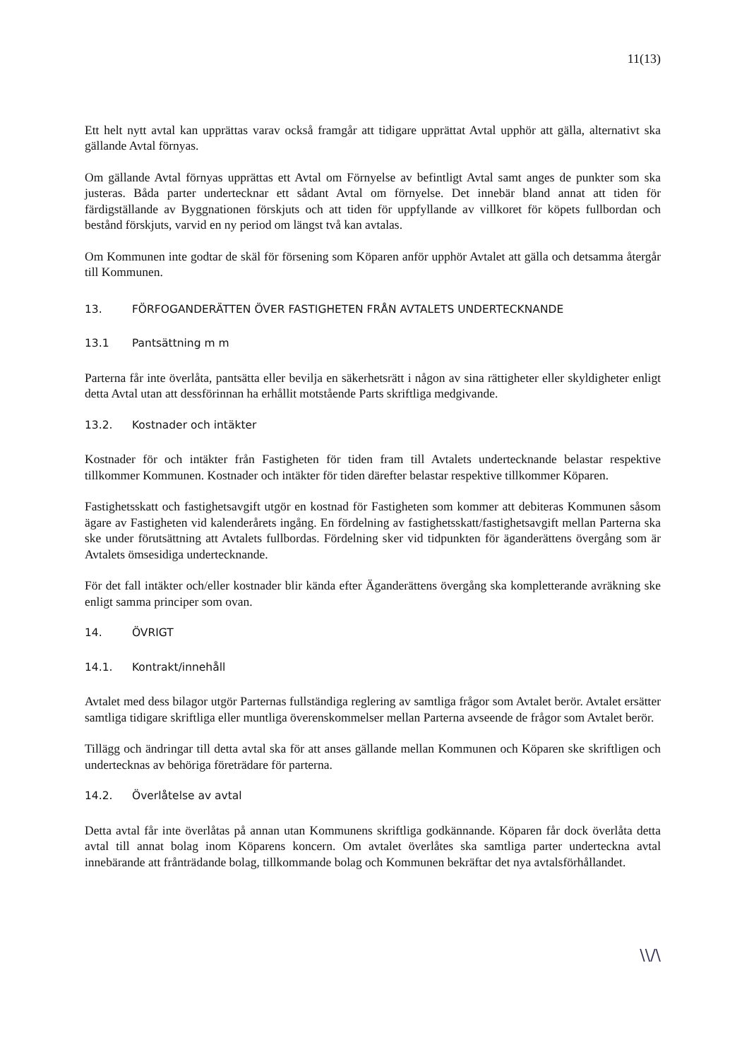11(13)
Ett helt nytt avtal kan upprättas varav också framgår att tidigare upprättat Avtal upphör att gälla, alternativt ska gällande Avtal förnyas.
Om gällande Avtal förnyas upprättas ett Avtal om Förnyelse av befintligt Avtal samt anges de punkter som ska justeras. Båda parter undertecknar ett sådant Avtal om förnyelse. Det innebär bland annat att tiden för färdigställande av Byggnationen förskjuts och att tiden för uppfyllande av villkoret för köpets fullbordan och bestånd förskjuts, varvid en ny period om längst två kan avtalas.
Om Kommunen inte godtar de skäl för försening som Köparen anför upphör Avtalet att gälla och detsamma återgår till Kommunen.
13. FÖRFOGANDERÄTTEN ÖVER FASTIGHETEN FRÅN AVTALETS UNDERTECKNANDE
13.1 Pantsättning m m
Parterna får inte överlåta, pantsätta eller bevilja en säkerhetsrätt i någon av sina rättigheter eller skyldigheter enligt detta Avtal utan att dessförinnan ha erhållit motstående Parts skriftliga medgivande.
13.2. Kostnader och intäkter
Kostnader för och intäkter från Fastigheten för tiden fram till Avtalets undertecknande belastar respektive tillkommer Kommunen. Kostnader och intäkter för tiden därefter belastar respektive tillkommer Köparen.
Fastighetsskatt och fastighetsavgift utgör en kostnad för Fastigheten som kommer att debiteras Kommunen såsom ägare av Fastigheten vid kalenderårets ingång. En fördelning av fastighetsskatt/fastighetsavgift mellan Parterna ska ske under förutsättning att Avtalets fullbordas. Fördelning sker vid tidpunkten för äganderättens övergång som är Avtalets ömsesidiga undertecknande.
För det fall intäkter och/eller kostnader blir kända efter Äganderättens övergång ska kompletterande avräkning ske enligt samma principer som ovan.
14. ÖVRIGT
14.1. Kontrakt/innehåll
Avtalet med dess bilagor utgör Parternas fullständiga reglering av samtliga frågor som Avtalet berör. Avtalet ersätter samtliga tidigare skriftliga eller muntliga överenskommelser mellan Parterna avseende de frågor som Avtalet berör.
Tillägg och ändringar till detta avtal ska för att anses gällande mellan Kommunen och Köparen ske skriftligen och undertecknas av behöriga företrädare för parterna.
14.2. Överlåtelse av avtal
Detta avtal får inte överlåtas på annan utan Kommunens skriftliga godkännande. Köparen får dock överlåta detta avtal till annat bolag inom Köparens koncern. Om avtalet överlåtes ska samtliga parter underteckna avtal innebärande att frånträdande bolag, tillkommande bolag och Kommunen bekräftar det nya avtalsförhållandet.
\\/\